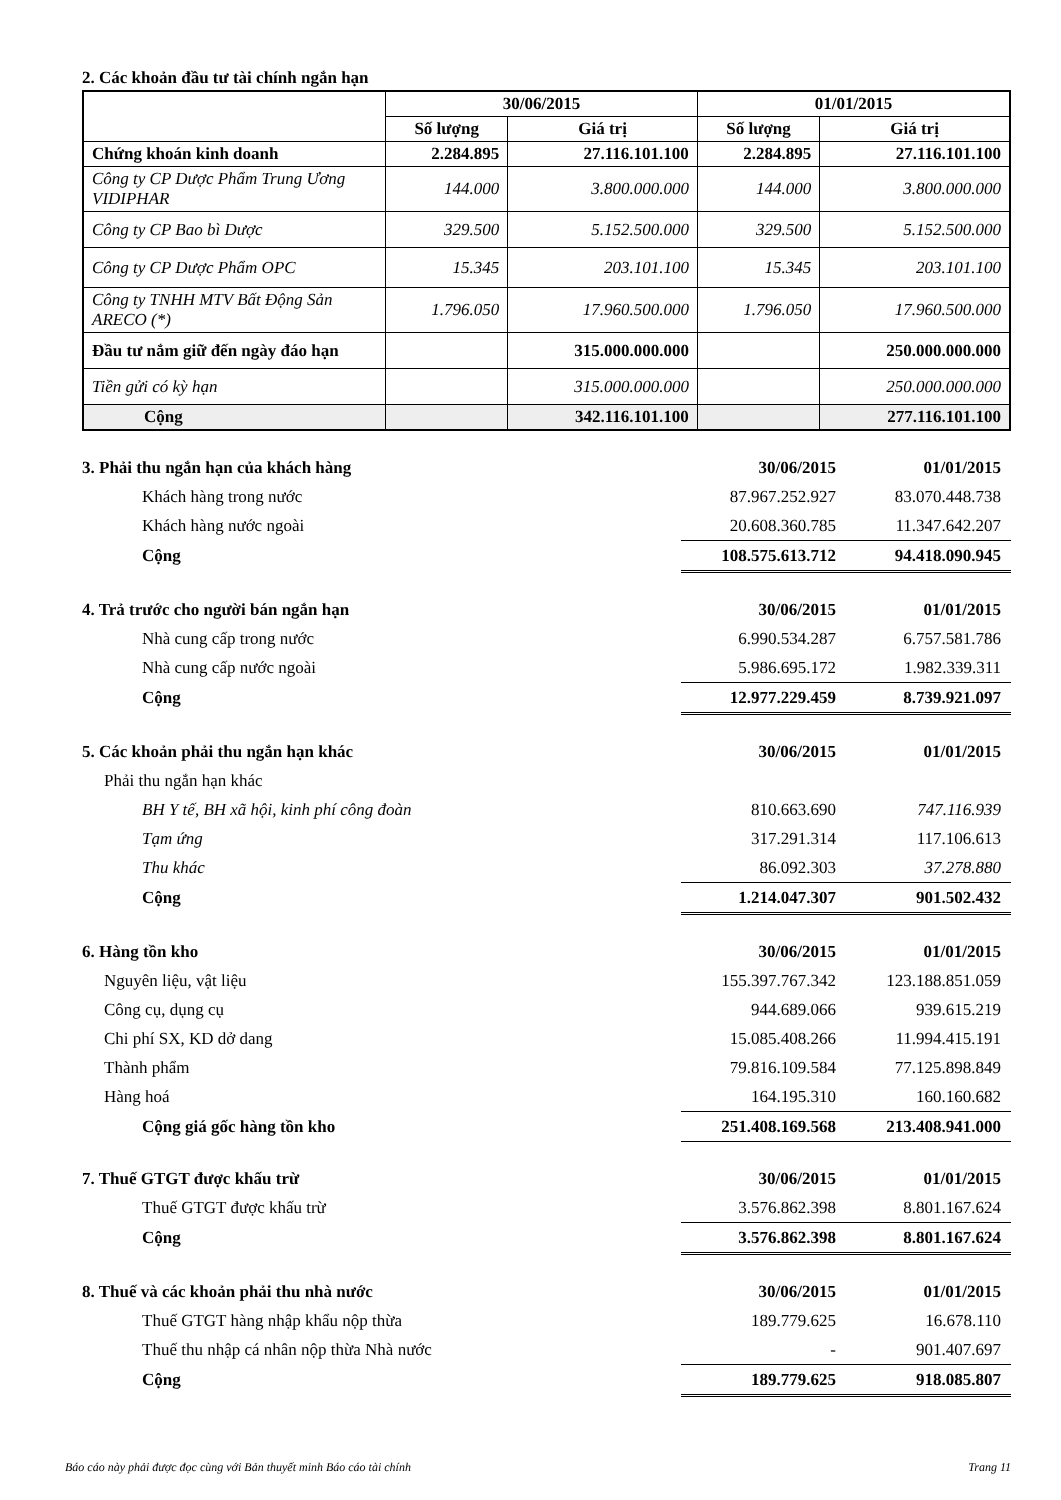2. Các khoản đầu tư tài chính ngắn hạn
| | 30/06/2015 | | 01/01/2015 | |
| --- | --- | --- | --- | --- |
| | Số lượng | Giá trị | Số lượng | Giá trị |
| Chứng khoán kinh doanh | 2.284.895 | 27.116.101.100 | 2.284.895 | 27.116.101.100 |
| Công ty CP Dược Phẩm Trung Ương VIDIPHAR | 144.000 | 3.800.000.000 | 144.000 | 3.800.000.000 |
| Công ty CP Bao bì Dược | 329.500 | 5.152.500.000 | 329.500 | 5.152.500.000 |
| Công ty CP Dược Phẩm OPC | 15.345 | 203.101.100 | 15.345 | 203.101.100 |
| Công ty TNHH MTV Bất Động Sản ARECO (*) | 1.796.050 | 17.960.500.000 | 1.796.050 | 17.960.500.000 |
| Đầu tư nắm giữ đến ngày đáo hạn | | 315.000.000.000 | | 250.000.000.000 |
| Tiền gửi có kỳ hạn | | 315.000.000.000 | | 250.000.000.000 |
| Cộng | | 342.116.101.100 | | 277.116.101.100 |
| 3. Phải thu ngắn hạn của khách hàng | 30/06/2015 | 01/01/2015 |
| Khách hàng trong nước | 87.967.252.927 | 83.070.448.738 |
| Khách hàng nước ngoài | 20.608.360.785 | 11.347.642.207 |
| Cộng | 108.575.613.712 | 94.418.090.945 |
| 4. Trả trước cho người bán ngắn hạn | 30/06/2015 | 01/01/2015 |
| Nhà cung cấp trong nước | 6.990.534.287 | 6.757.581.786 |
| Nhà cung cấp nước ngoài | 5.986.695.172 | 1.982.339.311 |
| Cộng | 12.977.229.459 | 8.739.921.097 |
| 5. Các khoản phải thu ngắn hạn khác | 30/06/2015 | 01/01/2015 |
| Phải thu ngắn hạn khác | | |
| BH Y tế, BH xã hội, kinh phí công đoàn | 810.663.690 | 747.116.939 |
| Tạm ứng | 317.291.314 | 117.106.613 |
| Thu khác | 86.092.303 | 37.278.880 |
| Cộng | 1.214.047.307 | 901.502.432 |
| 6. Hàng tồn kho | 30/06/2015 | 01/01/2015 |
| Nguyên liệu, vật liệu | 155.397.767.342 | 123.188.851.059 |
| Công cụ, dụng cụ | 944.689.066 | 939.615.219 |
| Chi phí SX, KD dở dang | 15.085.408.266 | 11.994.415.191 |
| Thành phẩm | 79.816.109.584 | 77.125.898.849 |
| Hàng hoá | 164.195.310 | 160.160.682 |
| Cộng giá gốc hàng tồn kho | 251.408.169.568 | 213.408.941.000 |
| 7. Thuế GTGT được khấu trừ | 30/06/2015 | 01/01/2015 |
| Thuế GTGT được khấu trừ | 3.576.862.398 | 8.801.167.624 |
| Cộng | 3.576.862.398 | 8.801.167.624 |
| 8. Thuế và các khoản phải thu nhà nước | 30/06/2015 | 01/01/2015 |
| Thuế GTGT hàng nhập khẩu nộp thừa | 189.779.625 | 16.678.110 |
| Thuế thu nhập cá nhân nộp thừa Nhà nước | - | 901.407.697 |
| Cộng | 189.779.625 | 918.085.807 |
Báo cáo này phải được đọc cùng với Bản thuyết minh Báo cáo tài chính Trang 11